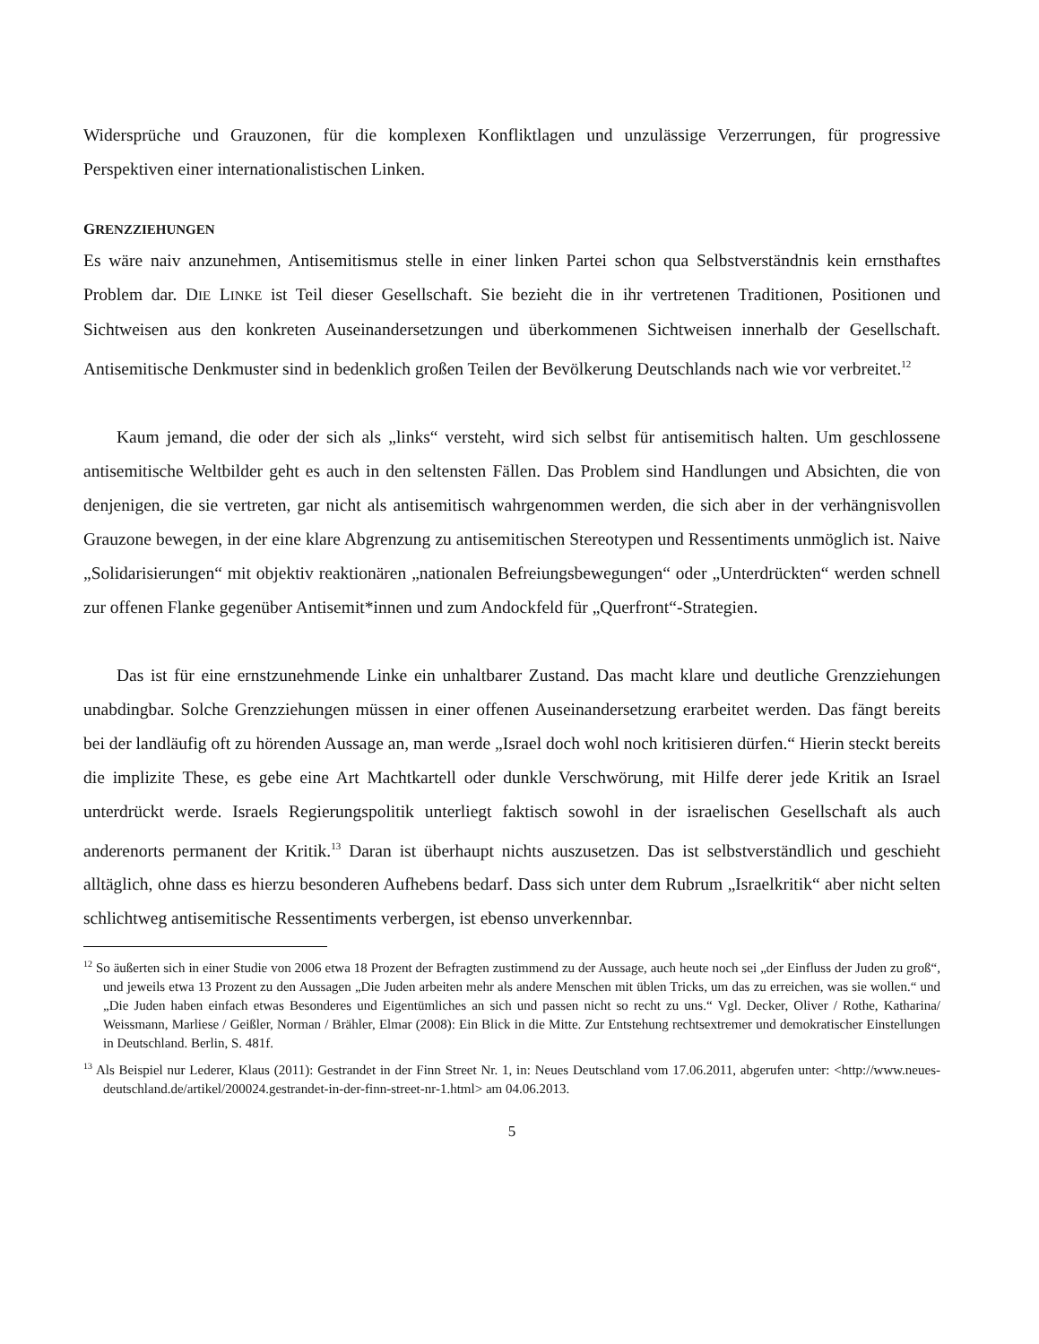Widersprüche und Grauzonen, für die komplexen Konfliktlagen und unzulässige Verzerrungen, für progressive Perspektiven einer internationalistischen Linken.
GRENZZIEHUNGEN
Es wäre naiv anzunehmen, Antisemitismus stelle in einer linken Partei schon qua Selbstverständnis kein ernsthaftes Problem dar. DIE LINKE ist Teil dieser Gesellschaft. Sie bezieht die in ihr vertretenen Traditionen, Positionen und Sichtweisen aus den konkreten Auseinandersetzungen und überkommenen Sichtweisen innerhalb der Gesellschaft. Antisemitische Denkmuster sind in bedenklich großen Teilen der Bevölkerung Deutschlands nach wie vor verbreitet.<sup>12</sup>
Kaum jemand, die oder der sich als „links“ versteht, wird sich selbst für antisemitisch halten. Um geschlossene antisemitische Weltbilder geht es auch in den seltensten Fällen. Das Problem sind Handlungen und Absichten, die von denjenigen, die sie vertreten, gar nicht als antisemitisch wahrgenommen werden, die sich aber in der verhängnisvollen Grauzone bewegen, in der eine klare Abgrenzung zu antisemitischen Stereotypen und Ressentiments unmöglich ist. Naive „Solidarisierungen“ mit objektiv reaktionären „nationalen Befreiungsbewegungen“ oder „Unterdrückten“ werden schnell zur offenen Flanke gegenüber Antisemit*innen und zum Andockfeld für „Querfront“-Strategien.
Das ist für eine ernstzunehmende Linke ein unhaltbarer Zustand. Das macht klare und deutliche Grenzziehungen unabdingbar. Solche Grenzziehungen müssen in einer offenen Auseinandersetzung erarbeitet werden. Das fängt bereits bei der landläufig oft zu hörenden Aussage an, man werde „Israel doch wohl noch kritisieren dürfen.“ Hierin steckt bereits die implizite These, es gebe eine Art Machtkartell oder dunkle Verschwörung, mit Hilfe derer jede Kritik an Israel unterdrückt werde. Israels Regierungspolitik unterliegt faktisch sowohl in der israelischen Gesellschaft als auch anderenorts permanent der Kritik.<sup>13</sup> Daran ist überhaupt nichts auszusetzen. Das ist selbstverständlich und geschieht alltäglich, ohne dass es hierzu besonderen Aufhebens bedarf. Dass sich unter dem Rubrum „Israelkritik“ aber nicht selten schlichtweg antisemitische Ressentiments verbergen, ist ebenso unverkennbar.
<sup>12</sup> So äußerten sich in einer Studie von 2006 etwa 18 Prozent der Befragten zustimmend zu der Aussage, auch heute noch sei „der Einfluss der Juden zu groß“, und jeweils etwa 13 Prozent zu den Aussagen „Die Juden arbeiten mehr als andere Menschen mit üblen Tricks, um das zu erreichen, was sie wollen.“ und „Die Juden haben einfach etwas Besonderes und Eigentümliches an sich und passen nicht so recht zu uns.“ Vgl. Decker, Oliver / Rothe, Katharina/ Weissmann, Marliese / Geißler, Norman / Brähler, Elmar (2008): Ein Blick in die Mitte. Zur Entstehung rechtsextremer und demokratischer Einstellungen in Deutschland. Berlin, S. 481f.
<sup>13</sup> Als Beispiel nur Lederer, Klaus (2011): Gestrandet in der Finn Street Nr. 1, in: Neues Deutschland vom 17.06.2011, abgerufen unter: <http://www.neues-deutschland.de/artikel/200024.gestrandet-in-der-finn-street-nr-1.html> am 04.06.2013.
5